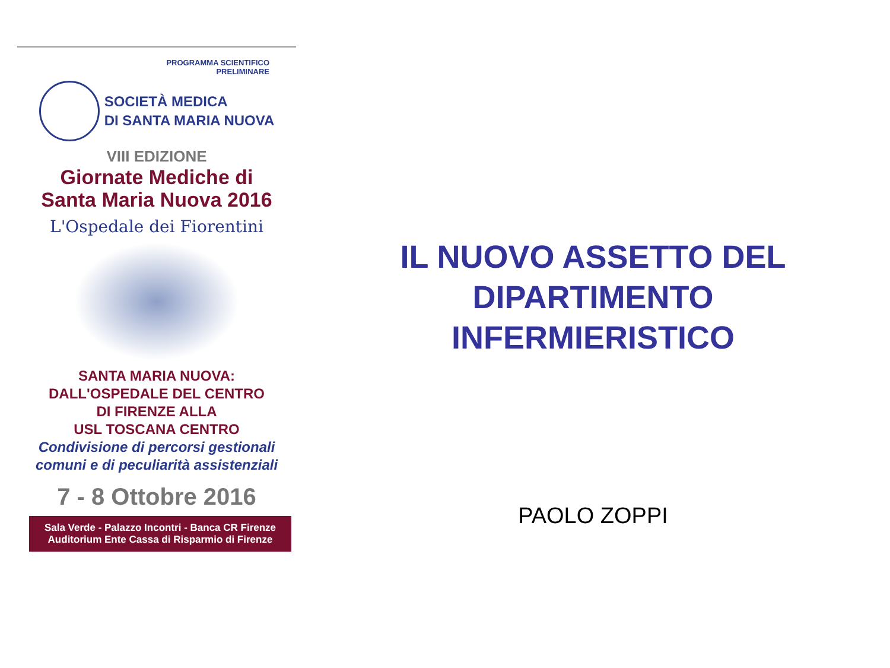PROGRAMMA SCIENTIFICO
PRELIMINARE
SOCIETÀ MEDICA
DI SANTA MARIA NUOVA
VIII EDIZIONE
Giornate Mediche di
Santa Maria Nuova 2016
L'Ospedale dei Fiorentini
SANTA MARIA NUOVA:
DALL'OSPEDALE DEL CENTRO
DI FIRENZE ALLA
USL TOSCANA CENTRO
Condivisione di percorsi gestionali
comuni e di peculiarità assistenziali
7 - 8 Ottobre 2016
Sala Verde - Palazzo Incontri - Banca CR Firenze
Auditorium Ente Cassa di Risparmio di Firenze
IL NUOVO ASSETTO DEL
DIPARTIMENTO
INFERMIERISTICO
PAOLO ZOPPI